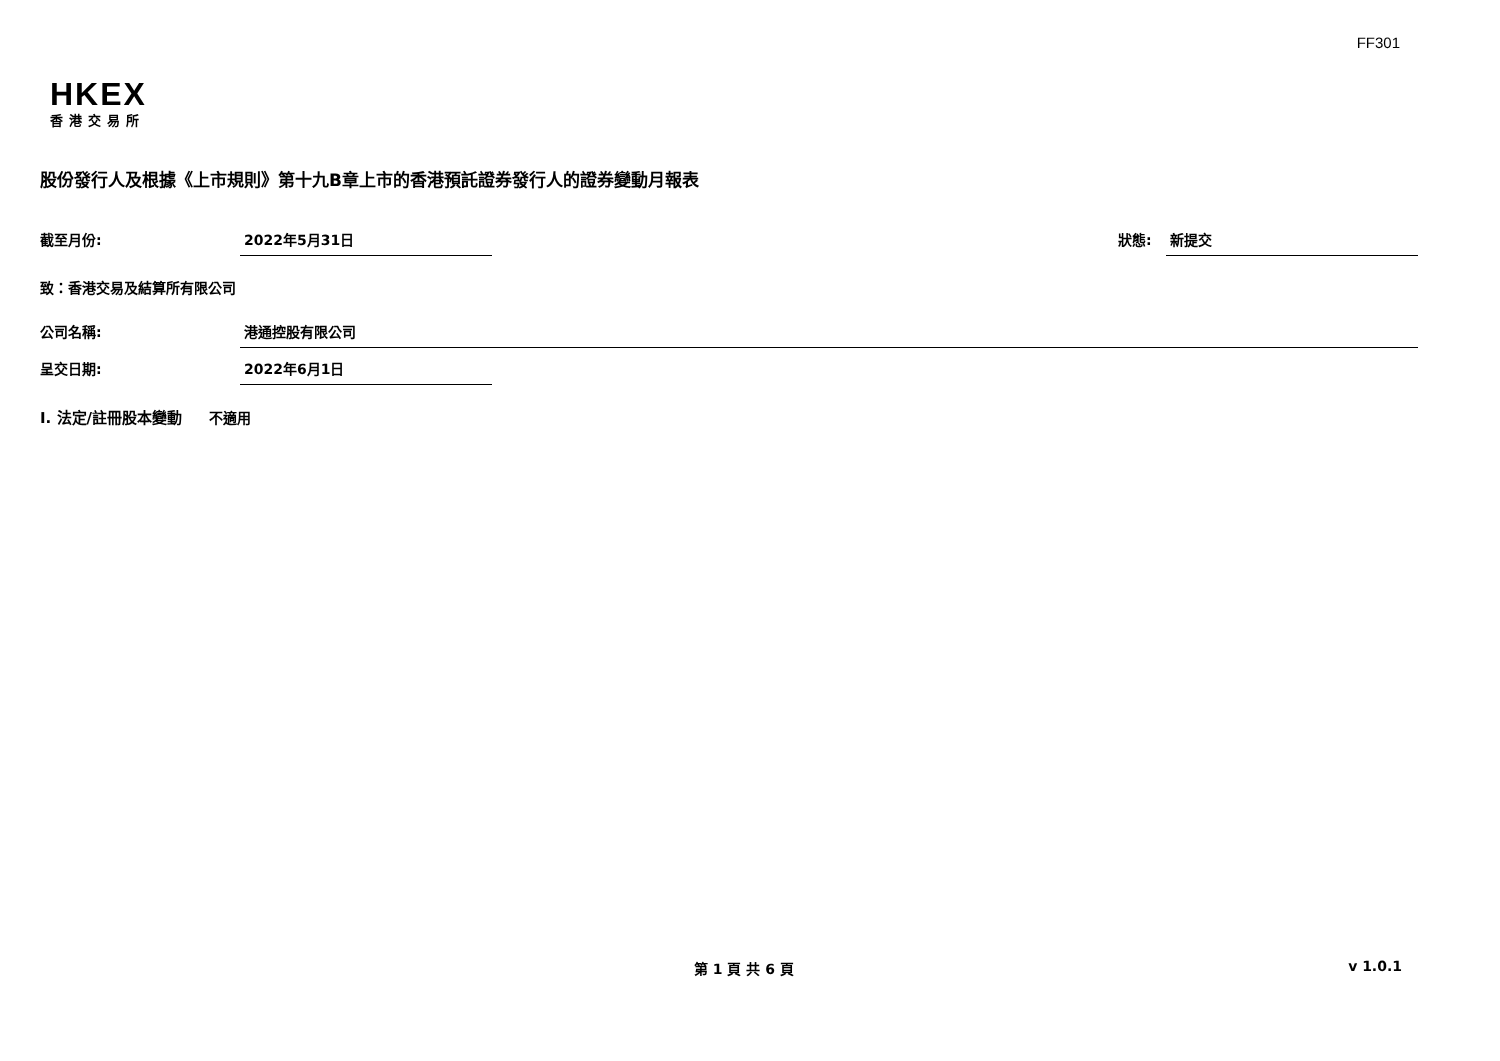FF301
HKEX
香港交易所
股份發行人及根據《上市規則》第十九B章上市的香港預託證券發行人的證券變動月報表
截至月份: 2022年5月31日 狀態: 新提交
致：香港交易及結算所有限公司
公司名稱: 港通控股有限公司
呈交日期: 2022年6月1日
I. 法定/註冊股本變動 不適用
第 1 頁 共 6 頁 v 1.0.1